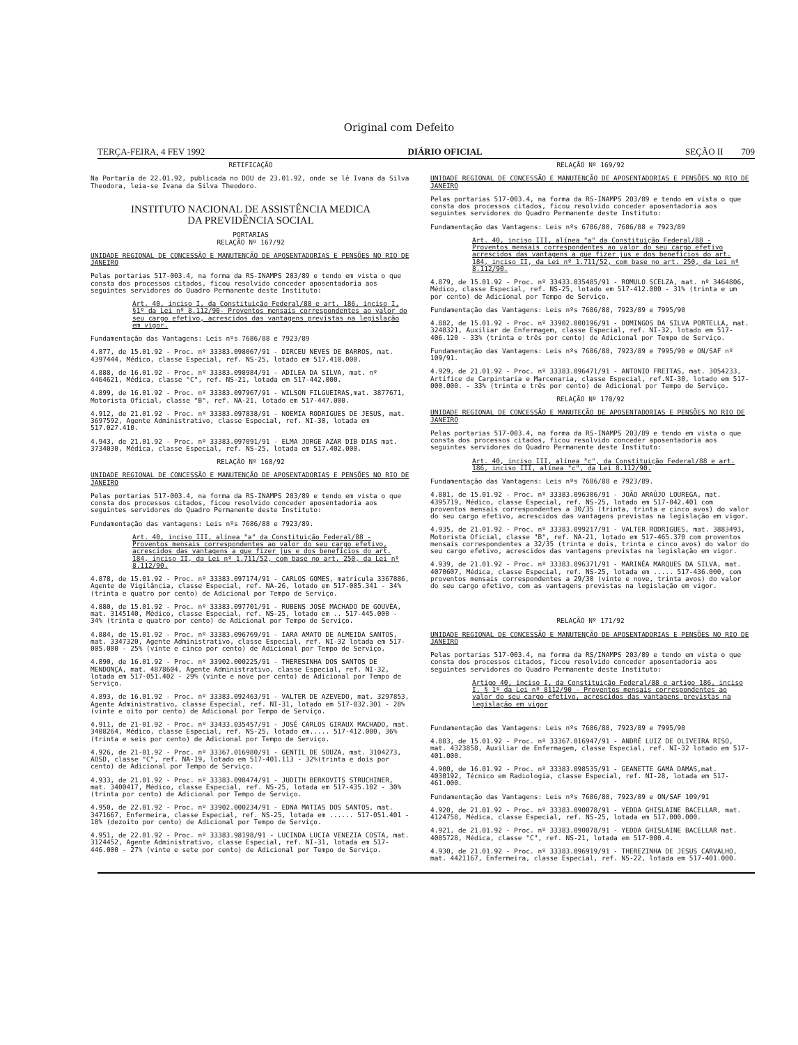Original com Defeito
TERÇA-FEIRA, 4 FEV 1992 DIÁRIO OFICIAL SEÇÃO II 709
RETIFICAÇÃO
Na Portaria de 22.01.92, publicada no DOU de 23.01.92, onde se lê Ivana da Silva Theodora, leia-se Ivana da Silva Theodoro.
INSTITUTO NACIONAL DE ASSISTÊNCIA MEDICA
DA PREVIDÊNCIA SOCIAL
PORTARIAS
RELAÇÃO Nº 167/92
UNIDADE REGIONAL DE CONCESSÃO E MANUTENÇÃO DE APOSENTADORIAS E PENSÕES NO RIO DE JANEIRO
Pelas portarias 517-003.4, na forma da RS-INAMPS 203/89 e tendo em vista o que consta dos processos citados, ficou resolvido conceder aposentadoria aos seguintes servidores do Quadro Permanente deste Instituto:
Art. 40, inciso I, da Constituição Federal/88 e art. 186, inciso I, §1º da Lei nº 8.112/90- Proventos mensais correspondentes ao valor do seu cargo efetivo, acrescidos das vantagens previstas na legislação em vigor.
Fundamentação das Vantagens: Leis nºs 7686/88 e 7923/89
4.877, de 15.01.92 - Proc. nº 33383.098067/91 - DIRCEU NEVES DE BARROS, mat. 4397444, Médico, classe Especial, ref. NS-25, lotado em 517.410.000.
4.888, de 16.01.92 - Proc. nº 33383.098984/91 - ADILEA DA SILVA, mat. nº 4464621, Médica, classe "C", ref. NS-21, lotada em 517-442.000.
4.899, de 16.01.92 - Proc. nº 33383.097967/91 - WILSON FILGUEIRAS,mat. 3877671, Motorista Oficial, classe "B", ref. NA-21, lotado em 517-447.000.
4.912, de 21.01.92 - Proc. nº 33383.097838/91 - NOEMIA RODRIGUES DE JESUS, mat. 3697592, Agente Administrativo, classe Especial, ref. NI-30, lotada em 517.027.410.
4.943, de 21.01.92 - Proc. nº 33383.097091/91 - ELMA JORGE AZAR DIB DIAS mat. 3734030, Médica, classe Especial, ref. NS-25, lotada em 517.402.000.
RELAÇÃO Nº 168/92
UNIDADE REGIONAL DE CONCESSÃO E MANUTENÇÃO DE APOSENTADORIAS E PENSÕES NO RIO DE JANEIRO
Pelas portarias 517-003.4, na forma da RS-INAMPS 203/89 e tendo em vista o que consta dos processos citados, ficou resolvido conceder aposentadoria aos seguintes servidores do Quadro Permanente deste Instituto:
Fundamentação das vantagens: Leis nºs 7686/88 e 7923/89.
Art. 40, inciso III, alínea "a" da Constituição Federal/88 - Proventos mensais correspondentes ao valor do seu cargo efetivo, acrescidos das vantagens a que fizer jus e dos benefícios do art. 184, inciso II, da Lei nº 1.711/52, com base no art. 250, da Lei nº 8.112/90.
4.878, de 15.01.92 - Proc. nº 33383.097174/91 - CARLOS GOMES, matrícula 3367886, Agente de Vigilância, classe Especial, ref. NA-26, lotado em 517-005.341 - 34% (trinta e quatro por cento) de Adicional por Tempo de Serviço.
4.880, de 15.01.92 - Proc. nº 33383.097701/91 - RUBENS JOSÉ MACHADO DE GOUVÊA, mat. 3145140, Médico, classe Especial, ref. NS-25, lotado em .. 517-445.000 - 34% (trinta e quatro por cento) de Adicional por Tempo de Serviço.
4.884, de 15.01.92 - Proc. nº 33383.096769/91 - IARA AMATO DE ALMEIDA SANTOS, mat. 3347320, Agente Administrativo, classe Especial, ref. NI-32 lotada em 517-005.000 - 25% (vinte e cinco por cento) de Adicional por Tempo de Serviço.
4.890, de 16.01.92 - Proc. nº 33902.000225/91 - THERESINHA DOS SANTOS DE MENDONÇA, mat. 4878604, Agente Administrativo, classe Especial, ref. NI-32, lotada em 517-051.402 - 29% (vinte e nove por cento) de Adicional por Tempo de Serviço.
4.893, de 16.01.92 - Proc. nº 33383.092463/91 - VALTER DE AZEVEDO, mat. 3297853, Agente Administrativo, classe Especial, ref. NI-31, lotado em 517-032.301 - 28% (vinte e oito por cento) de Adicional por Tempo de Serviço.
4.911, de 21-01.92 - Proc. nº 33433.035457/91 - JOSÉ CARLOS GIRAUX MACHADO, mat. 3408264, Médico, classe Especial, ref. NS-25, lotado em..... 517-412.000, 36% (trinta e seis por cento) de Adicional por Tempo de Serviço.
4.926, de 21-01.92 - Proc. nº 33367.016980/91 - GENTIL DE SOUZA, mat. 3104273, AOSD, classe "C", ref. NA-19, lotado em 517-401.113 - 32%(trinta e dois por cento) de Adicional por Tempo de Serviço.
4.933, de 21.01.92 - Proc. nº 33383.098474/91 - JUDITH BERKOVITS STRUCHINER, mat. 3400417, Médico, classe Especial, ref. NS-25, lotada em 517-435.102 - 30% (trinta por cento) de Adicional por Tempo de Serviço.
4.950, de 22.01.92 - Proc. nº 33902.000234/91 - EDNA MATIAS DOS SANTOS, mat. 3471667, Enfermeira, classe Especial, ref. NS-25, lotada em ...... 517-051.401 - 18% (dezoito por cento) de Adicional por Tempo de Serviço.
4.951, de 22.01.92 - Proc. nº 33383.98198/91 - LUCINDA LUCIA VENEZIA COSTA, mat. 3124452, Agente Administrativo, classe Especial, ref. NI-31, lotada em 517-446.000 - 27% (vinte e sete por cento) de Adicional por Tempo de Serviço.
RELAÇÃO Nº 169/92
UNIDADE REGIONAL DE CONCESSÃO E MANUTENÇÃO DE APOSENTADORIAS E PENSÕES NO RIO DE JANEIRO
Pelas portarias 517-003.4, na forma da RS-INAMPS 203/89 e tendo em vista o que consta dos processos citados, ficou resolvido conceder aposentadoria aos seguintes servidores do Quadro Permanente deste Instituto:
Fundamentação das Vantagens: Leis nºs 6786/80, 7686/88 e 7923/89
Art. 40, inciso III, alínea "a" da Constituição Federal/88 - Proventos mensais correspondentes ao valor do seu cargo efetivo acrescidos das vantagens a que fizer jus e dos benefícios do art. 184, inciso II, da Lei nº 1.711/52, com base no art. 250, da Lei nº 8.112/90.
4.879, de 15.01.92 - Proc. nº 33433.035485/91 - ROMULO SCELZA, mat. nº 3464806, Médico, classe Especial, ref. NS-25, lotado em 517-412.000 - 31% (trinta e um por cento) de Adicional por Tempo de Serviço.
Fundamentação das Vantagens: Leis nºs 7686/88, 7923/89 e 7995/90
4.882, de 15.01.92 - Proc. nº 33902.000196/91 - DOMINGOS DA SILVA PORTELLA, mat. 3248321, Auxiliar de Enfermagem, classe Especial, ref. NI-32, lotado em 517-406.120 - 33% (trinta e três por cento) de Adicional por Tempo de Serviço.
Fundamentação das Vantagens: Leis nºs 7686/88, 7923/89 e 7995/90 e ON/SAF nº 109/91.
4.929, de 21.01.92 - Proc. nº 33383.096471/91 - ANTONIO FREITAS, mat. 3054233, Artífice de Carpintaria e Marcenaria, classe Especial, ref.NI-30, lotado em 517-000.000. - 33% (trinta e três por cento) de Adicional por Tempo de Serviço.
RELAÇÃO Nº 170/92
UNIDADE REGIONAL DE CONCESSÃO E MANUTEÇÃO DE APOSENTADORIAS E PENSÕES NO RIO DE JANEIRO
Pelas portarias 517-003.4, na forma da RS-INAMPS 203/89 e tendo em vista o que consta dos processos citados, ficou resolvido conceder aposentadoria aos seguintes servidores do Quadro Permanente deste Instituto:
Art. 40, inciso III, alínea "c", da Constituição Federal/88 e art. 186, inciso III, alínea "c", da Lei 8.112/90.
Fundamentação das Vantagens: Leis nºs 7686/88 e 7923/89.
4.881, de 15.01.92 - Proc. nº 33383.096306/91 - JOÃO ARAÚJO LOUREGA, mat. 4395719, Médico, classe Especial, ref. NS-25, lotado em 517-042.401 com proventos mensais correspondentes a 30/35 (trinta, trinta e cinco avos) do valor do seu cargo efetivo, acrescidos das vantagens previstas na legislação em vigor.
4.935, de 21.01.92 - Proc. nº 33383.099217/91 - VALTER RODRIGUES, mat. 3883493, Motorista Oficial, classe "B", ref. NA-21, lotado em 517-465.370 com proventos mensais correspondentes a 32/35 (trinta e dois, trinta e cinco avos) do valor do seu cargo efetivo, acrescidos das vantagens previstas na legislação em vigor.
4.939, de 21.01.92 - Proc. nº 33383.096371/91 - MARINÉA MARQUES DA SILVA, mat. 4070607, Médica, classe Especial, ref. NS-25, lotada em ..... 517-436.000, com proventos mensais correspondentes a 29/30 (vinte e nove, trinta avos) do valor do seu cargo efetivo, com as vantagens previstas na legislação em vigor.
RELAÇÃO Nº 171/92
UNIDADE REGIONAL DE CONCESSÃO E MANUTENÇÃO DE APOSENTADORIAS E PENSÕES NO RIO DE JANEIRO
Pelas portarias 517-003.4, na forma da RS/INAMPS 203/89 e tendo em vista o que consta dos processos citados, ficou resolvido conceder aposentadoria aos seguintes servidores do Quadro Permanente deste Instituto:
Artigo 40, inciso I, da Constituição Federal/88 e artigo 186, inciso I, § 1º da Lei nº 8112/90 - Proventos mensais correspondentes ao valor do seu cargo efetivo, acrescidos das vantagens previstas na legislação em vigor
Fundamentação das Vantagens: Leis nºs 7686/88, 7923/89 e 7995/90
4.883, de 15.01.92 - Proc. nº 33367.016947/91 - ANDRÉ LUIZ DE OLIVEIRA RISO, mat. 4323858, Auxiliar de Enfermagem, classe Especial, ref. NI-32 lotado em 517-401.000.
4.900, de 16.01.92 - Proc. nº 33383.098535/91 - GEANETTE GAMA DAMAS,mat. 4030192, Técnico em Radiologia, classe Especial, ref. NI-28, lotada em 517-461.000.
Fundamentação das Vantagens: Leis nºs 7686/88, 7923/89 e ON/SAF 109/91
4.920, de 21.01.92 - Proc. nº 33383.090078/91 - YEDDA GHISLAINE BACELLAR, mat. 4124758, Médica, classe Especial, ref. NS-25, lotada em 517.000.000.
4.921, de 21.01.92 - Proc. nº 33383.090078/91 - YEDDA GHISLAINE BACELLAR mat. 4085728, Médica, classe "C", ref. NS-21, lotada em 517-000.4.
4.930, de 21.01.92 - Proc. nº 33383.096919/91 - THEREZINHA DE JESUS CARVALHO, mat. 4421167, Enfermeira, classe Especial, ref. NS-22, lotada em 517-401.000.